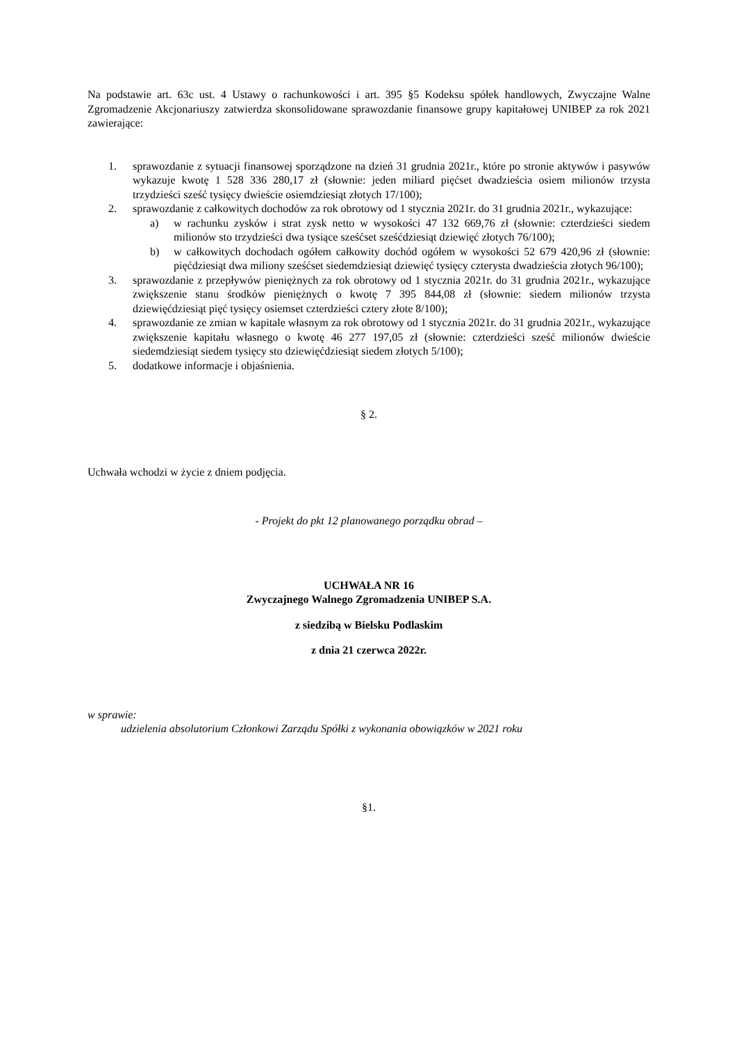Na podstawie art. 63c ust. 4 Ustawy o rachunkowości i art. 395 §5 Kodeksu spółek handlowych, Zwyczajne Walne Zgromadzenie Akcjonariuszy zatwierdza skonsolidowane sprawozdanie finansowe grupy kapitałowej UNIBEP za rok 2021 zawierające:
1. sprawozdanie z sytuacji finansowej sporządzone na dzień 31 grudnia 2021r., które po stronie aktywów i pasywów wykazuje kwotę 1 528 336 280,17 zł (słownie: jeden miliard pięćset dwadzieścia osiem milionów trzysta trzydzieści sześć tysięcy dwieście osiemdziesiąt złotych 17/100);
2. sprawozdanie z całkowitych dochodów za rok obrotowy od 1 stycznia 2021r. do 31 grudnia 2021r., wykazujące:
a) w rachunku zysków i strat zysk netto w wysokości 47 132 669,76 zł (słownie: czterdzieści siedem milionów sto trzydzieści dwa tysiące sześćset sześćdziesiąt dziewięć złotych 76/100);
b) w całkowitych dochodach ogółem całkowity dochód ogółem w wysokości 52 679 420,96 zł (słownie: pięćdziesiąt dwa miliony sześćset siedemdziesiąt dziewięć tysięcy czterysta dwadzieścia złotych 96/100);
3. sprawozdanie z przepływów pieniężnych za rok obrotowy od 1 stycznia 2021r. do 31 grudnia 2021r., wykazujące zwiększenie stanu środków pieniężnych o kwotę 7 395 844,08 zł (słownie: siedem milionów trzysta dziewięćdziesiąt pięć tysięcy osiemset czterdzieści cztery złote 8/100);
4. sprawozdanie ze zmian w kapitale własnym za rok obrotowy od 1 stycznia 2021r. do 31 grudnia 2021r., wykazujące zwiększenie kapitału własnego o kwotę 46 277 197,05 zł (słownie: czterdzieści sześć milionów dwieście siedemdziesiąt siedem tysięcy sto dziewięćdziesiąt siedem złotych 5/100);
5. dodatkowe informacje i objaśnienia.
§ 2.
Uchwała wchodzi w życie z dniem podjęcia.
- Projekt do pkt 12 planowanego porządku obrad –
UCHWAŁA NR 16
Zwyczajnego Walnego Zgromadzenia UNIBEP S.A.
z siedzibą w Bielsku Podlaskim
z dnia 21 czerwca 2022r.
w sprawie:
udzielenia absolutorium Członkowi Zarządu Spółki z wykonania obowiązków w 2021 roku
§1.